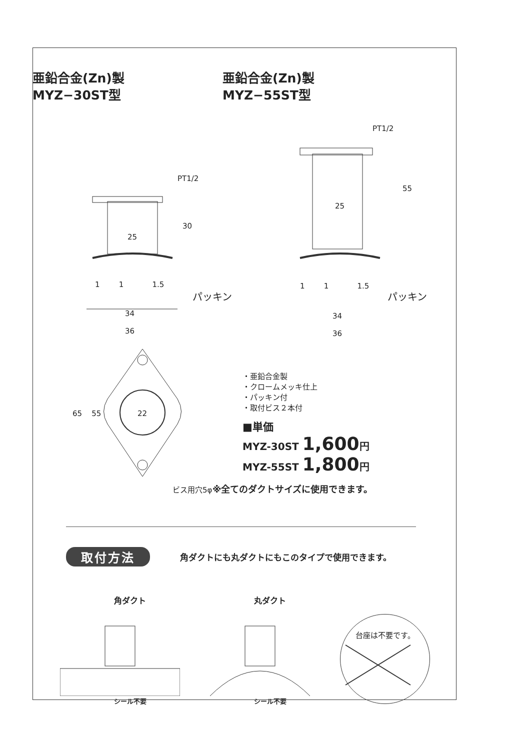亜鉛合金(Zn)製
MYZ−30ST型
亜鉛合金(Zn)製
MYZ−55ST型
PT1/2
30
25
1 1 1.5
パッキン
34
36
PT1/2
55
25
1 1 1.5
パッキン
34
36
65 55 22
ビス用穴5φ
・亜鉛合金製
・クロームメッキ仕上
・パッキン付
・取付ビス２本付
■単価
MYZ-30ST 1,600円
MYZ-55ST 1,800円
※全てのダクトサイズに使用できます。
取付方法 角ダクトにも丸ダクトにもこのタイプで使用できます。
角ダクトシール不要
丸ダクトシール不要
台座は不要です。